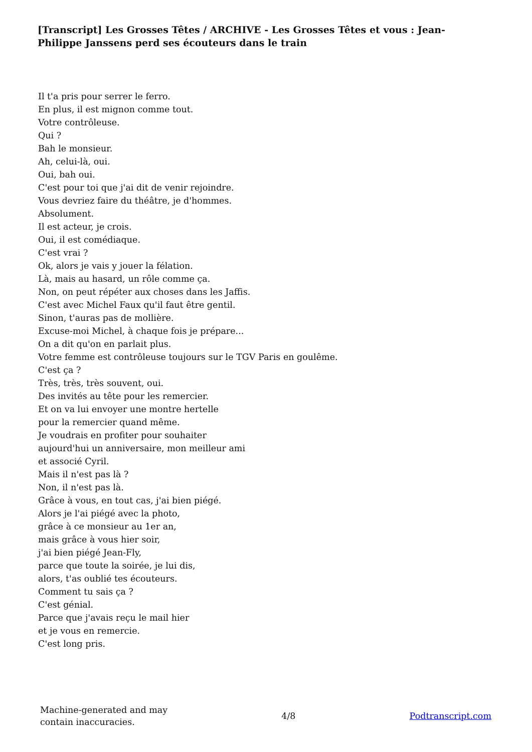[Transcript] Les Grosses Têtes / ARCHIVE - Les Grosses Têtes et vous : Jean-Philippe Janssens perd ses écouteurs dans le train
Il t'a pris pour serrer le ferro.
En plus, il est mignon comme tout.
Votre contrôleuse.
Qui ?
Bah le monsieur.
Ah, celui-là, oui.
Oui, bah oui.
C'est pour toi que j'ai dit de venir rejoindre.
Vous devriez faire du théâtre, je d'hommes.
Absolument.
Il est acteur, je crois.
Oui, il est comédiaque.
C'est vrai ?
Ok, alors je vais y jouer la félation.
Là, mais au hasard, un rôle comme ça.
Non, on peut répéter aux choses dans les Jaffis.
C'est avec Michel Faux qu'il faut être gentil.
Sinon, t'auras pas de mollière.
Excuse-moi Michel, à chaque fois je prépare...
On a dit qu'on en parlait plus.
Votre femme est contrôleuse toujours sur le TGV Paris en goulême.
C'est ça ?
Très, très, très souvent, oui.
Des invités au tête pour les remercier.
Et on va lui envoyer une montre hertelle
pour la remercier quand même.
Je voudrais en profiter pour souhaiter
aujourd'hui un anniversaire, mon meilleur ami
et associé Cyril.
Mais il n'est pas là ?
Non, il n'est pas là.
Grâce à vous, en tout cas, j'ai bien piégé.
Alors je l'ai piégé avec la photo,
grâce à ce monsieur au 1er an,
mais grâce à vous hier soir,
j'ai bien piégé Jean-Fly,
parce que toute la soirée, je lui dis,
alors, t'as oublié tes écouteurs.
Comment tu sais ça ?
C'est génial.
Parce que j'avais reçu le mail hier
et je vous en remercie.
C'est long pris.
Machine-generated and may
contain inaccuracies.
4/8 Podtranscript.com